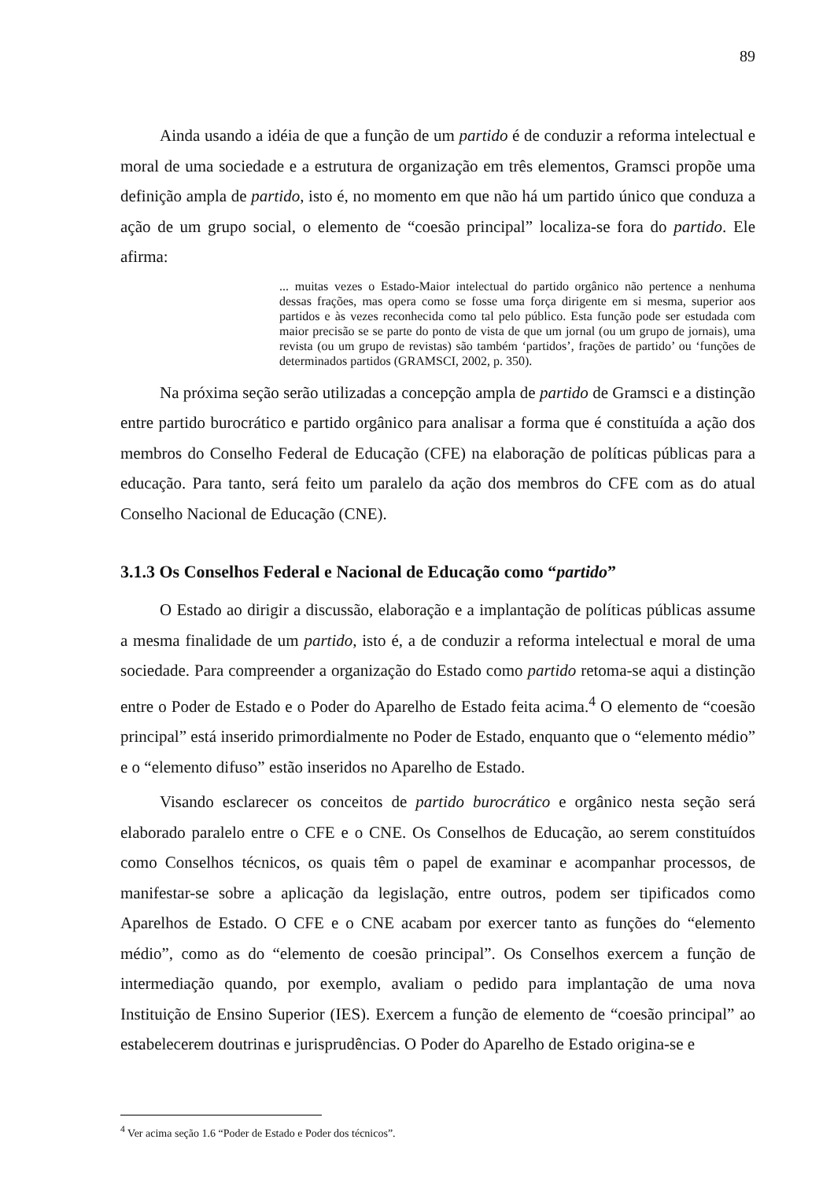89
Ainda usando a idéia de que a função de um partido é de conduzir a reforma intelectual e moral de uma sociedade e a estrutura de organização em três elementos, Gramsci propõe uma definição ampla de partido, isto é, no momento em que não há um partido único que conduza a ação de um grupo social, o elemento de “coesão principal” localiza-se fora do partido. Ele afirma:
... muitas vezes o Estado-Maior intelectual do partido orgânico não pertence a nenhuma dessas frações, mas opera como se fosse uma força dirigente em si mesma, superior aos partidos e às vezes reconhecida como tal pelo público. Esta função pode ser estudada com maior precisão se se parte do ponto de vista de que um jornal (ou um grupo de jornais), uma revista (ou um grupo de revistas) são também ‘partidos’, frações de partido’ ou ‘funções de determinados partidos (GRAMSCI, 2002, p. 350).
Na próxima seção serão utilizadas a concepção ampla de partido de Gramsci e a distinção entre partido burocrático e partido orgânico para analisar a forma que é constituída a ação dos membros do Conselho Federal de Educação (CFE) na elaboração de políticas públicas para a educação. Para tanto, será feito um paralelo da ação dos membros do CFE com as do atual Conselho Nacional de Educação (CNE).
3.1.3 Os Conselhos Federal e Nacional de Educação como “partido”
O Estado ao dirigir a discussão, elaboração e a implantação de políticas públicas assume a mesma finalidade de um partido, isto é, a de conduzir a reforma intelectual e moral de uma sociedade. Para compreender a organização do Estado como partido retoma-se aqui a distinção entre o Poder de Estado e o Poder do Aparelho de Estado feita acima.<sup>4</sup> O elemento de “coesão principal” está inserido primordialmente no Poder de Estado, enquanto que o “elemento médio” e o “elemento difuso” estão inseridos no Aparelho de Estado.
Visando esclarecer os conceitos de partido burocrático e orgânico nesta seção será elaborado paralelo entre o CFE e o CNE. Os Conselhos de Educação, ao serem constituídos como Conselhos técnicos, os quais têm o papel de examinar e acompanhar processos, de manifestar-se sobre a aplicação da legislação, entre outros, podem ser tipificados como Aparelhos de Estado. O CFE e o CNE acabam por exercer tanto as funções do “elemento médio”, como as do “elemento de coesão principal”. Os Conselhos exercem a função de intermediação quando, por exemplo, avaliam o pedido para implantação de uma nova Instituição de Ensino Superior (IES). Exercem a função de elemento de “coesão principal” ao estabelecerem doutrinas e jurisprudências. O Poder do Aparelho de Estado origina-se e
<sup>4</sup> Ver acima seção 1.6 “Poder de Estado e Poder dos técnicos”.